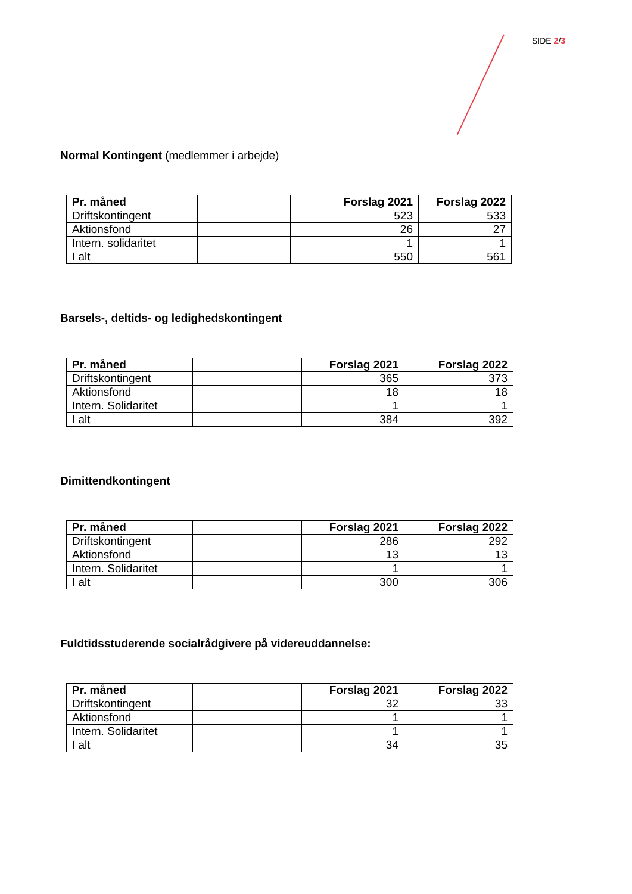SIDE 2/3
Normal Kontingent (medlemmer i arbejde)
| Pr. måned | | | Forslag 2021 | Forslag 2022 |
| --- | --- | --- | --- | --- |
| Driftskontingent | | | 523 | 533 |
| Aktionsfond | | | 26 | 27 |
| Intern. solidaritet | | | 1 | 1 |
| I alt | | | 550 | 561 |
Barsels-, deltids- og ledighedskontingent
| Pr. måned | | | Forslag 2021 | Forslag 2022 |
| --- | --- | --- | --- | --- |
| Driftskontingent | | | 365 | 373 |
| Aktionsfond | | | 18 | 18 |
| Intern. Solidaritet | | | 1 | 1 |
| I alt | | | 384 | 392 |
Dimittendkontingent
| Pr. måned | | | Forslag 2021 | Forslag 2022 |
| --- | --- | --- | --- | --- |
| Driftskontingent | | | 286 | 292 |
| Aktionsfond | | | 13 | 13 |
| Intern. Solidaritet | | | 1 | 1 |
| I alt | | | 300 | 306 |
Fuldtidsstuderende socialrådgivere på videreuddannelse:
| Pr. måned | | | Forslag 2021 | Forslag 2022 |
| --- | --- | --- | --- | --- |
| Driftskontingent | | | 32 | 33 |
| Aktionsfond | | | 1 | 1 |
| Intern. Solidaritet | | | 1 | 1 |
| I alt | | | 34 | 35 |